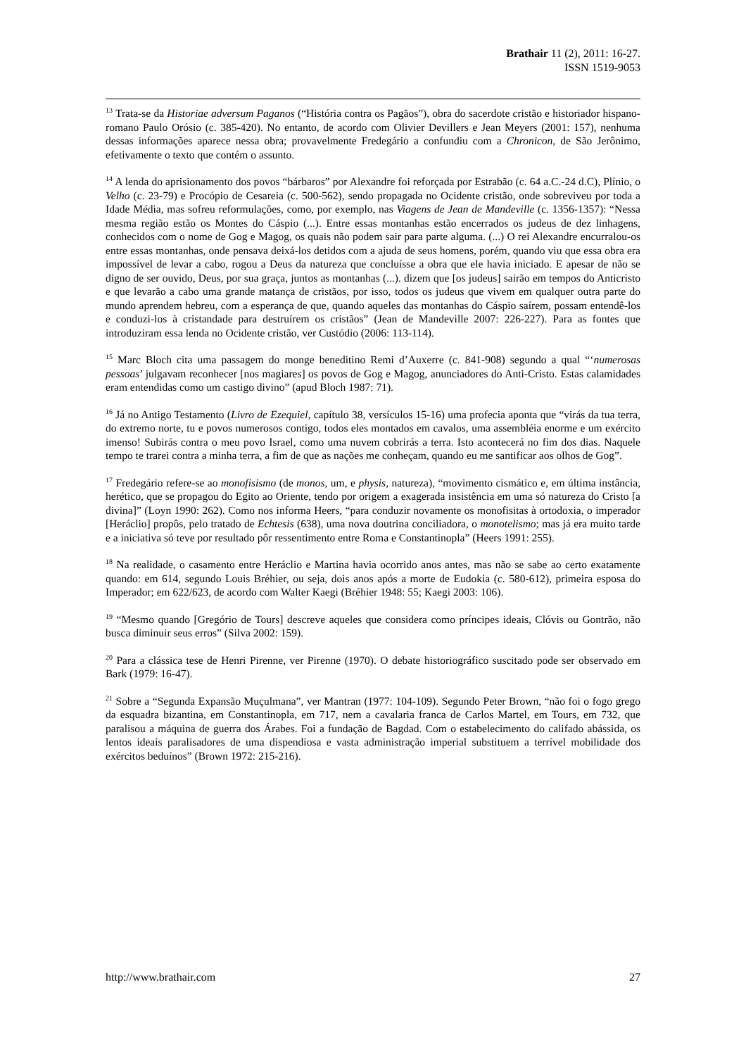Brathair 11 (2), 2011: 16-27.
ISSN 1519-9053
<sup>13</sup> Trata-se da Historiae adversum Paganos (“História contra os Pagãos”), obra do sacerdote cristão e historiador hispano-romano Paulo Orósio (c. 385-420). No entanto, de acordo com Olivier Devillers e Jean Meyers (2001: 157), nenhuma dessas informações aparece nessa obra; provavelmente Fredegário a confundiu com a Chronicon, de São Jerônimo, efetivamente o texto que contém o assunto.
<sup>14</sup> A lenda do aprisionamento dos povos “bárbaros” por Alexandre foi reforçada por Estrabão (c. 64 a.C.-24 d.C), Plínio, o Velho (c. 23-79) e Procópio de Cesareia (c. 500-562), sendo propagada no Ocidente cristão, onde sobreviveu por toda a Idade Média, mas sofreu reformulações, como, por exemplo, nas Viagens de Jean de Mandeville (c. 1356-1357): “Nessa mesma região estão os Montes do Cáspio (...). Entre essas montanhas estão encerrados os judeus de dez linhagens, conhecidos com o nome de Gog e Magog, os quais não podem sair para parte alguma. (...) O rei Alexandre encurralou-os entre essas montanhas, onde pensava deixá-los detidos com a ajuda de seus homens, porém, quando viu que essa obra era impossível de levar a cabo, rogou a Deus da natureza que concluísse a obra que ele havia iniciado. E apesar de não se digno de ser ouvido, Deus, por sua graça, juntos as montanhas (...). dizem que [os judeus] sairão em tempos do Anticristo e que levarão a cabo uma grande matança de cristãos, por isso, todos os judeus que vivem em qualquer outra parte do mundo aprendem hebreu, com a esperança de que, quando aqueles das montanhas do Cáspio saírem, possam entendê-los e conduzi-los à cristandade para destruírem os cristãos” (Jean de Mandeville 2007: 226-227). Para as fontes que introduziram essa lenda no Ocidente cristão, ver Custódio (2006: 113-114).
<sup>15</sup> Marc Bloch cita uma passagem do monge beneditino Remi d’Auxerre (c. 841-908) segundo a qual “‘numerosas pessoas’ julgavam reconhecer [nos magiares] os povos de Gog e Magog, anunciadores do Anti-Cristo. Estas calamidades eram entendidas como um castigo divino” (apud Bloch 1987: 71).
<sup>16</sup> Já no Antigo Testamento (Livro de Ezequiel, capítulo 38, versículos 15-16) uma profecia aponta que “virás da tua terra, do extremo norte, tu e povos numerosos contigo, todos eles montados em cavalos, uma assembléia enorme e um exército imenso! Subirás contra o meu povo Israel, como uma nuvem cobrirás a terra. Isto acontecerá no fim dos dias. Naquele tempo te trarei contra a minha terra, a fim de que as nações me conheçam, quando eu me santificar aos olhos de Gog”.
<sup>17</sup> Fredegário refere-se ao monofisismo (de monos, um, e physis, natureza), “movimento cismático e, em última instância, herético, que se propagou do Egito ao Oriente, tendo por origem a exagerada insistência em uma só natureza do Cristo [a divina]” (Loyn 1990: 262). Como nos informa Heers, “para conduzir novamente os monofisitas à ortodoxia, o imperador [Heráclio] propôs, pelo tratado de Echtesis (638), uma nova doutrina conciliadora, o monotelismo; mas já era muito tarde e a iniciativa só teve por resultado pôr ressentimento entre Roma e Constantinopla” (Heers 1991: 255).
<sup>18</sup> Na realidade, o casamento entre Heráclio e Martina havia ocorrido anos antes, mas não se sabe ao certo exatamente quando: em 614, segundo Louis Bréhier, ou seja, dois anos após a morte de Eudokia (c. 580-612), primeira esposa do Imperador; em 622/623, de acordo com Walter Kaegi (Bréhier 1948: 55; Kaegi 2003: 106).
<sup>19</sup> “Mesmo quando [Gregório de Tours] descreve aqueles que considera como príncipes ideais, Clóvis ou Gontrão, não busca diminuir seus erros” (Silva 2002: 159).
<sup>20</sup> Para a clássica tese de Henri Pirenne, ver Pirenne (1970). O debate historiográfico suscitado pode ser observado em Bark (1979: 16-47).
<sup>21</sup> Sobre a “Segunda Expansão Muçulmana”, ver Mantran (1977: 104-109). Segundo Peter Brown, “não foi o fogo grego da esquadra bizantina, em Constantinopla, em 717, nem a cavalaria franca de Carlos Martel, em Tours, em 732, que paralisou a máquina de guerra dos Árabes. Foi a fundação de Bagdad. Com o estabelecimento do califado abássida, os lentos ideais paralisadores de uma dispendiosa e vasta administração imperial substituem a terrível mobilidade dos exércitos beduínos” (Brown 1972: 215-216).
http://www.brathair.com 27